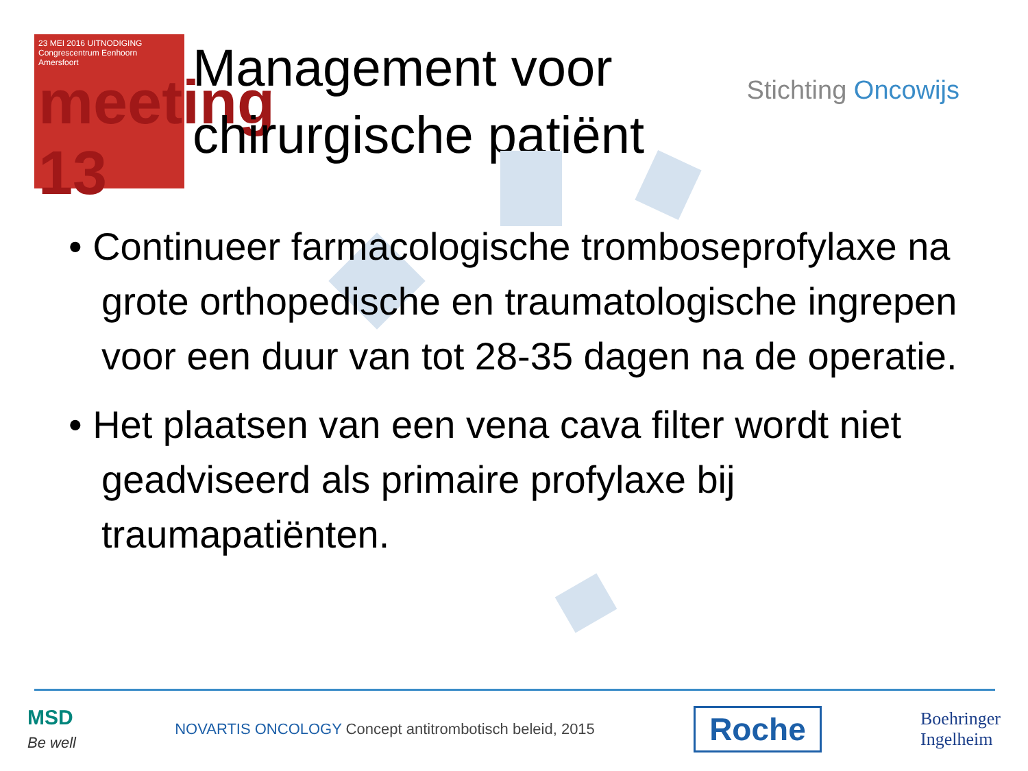23 MEI 2016 UITNODIGING
Congrescentrum Eenhoorn
Amersfoort
meeting 13
Management voor chirurgische patiënt
Stichting Oncowijs
• Continueer farmacologische tromboseprofylaxe na grote orthopedische en traumatologische ingrepen voor een duur van tot 28-35 dagen na de operatie.
• Het plaatsen van een vena cava filter wordt niet geadviseerd als primaire profylaxe bij traumapatiënten.
MSD
Be well
NOVARTIS ONCOLOGY Concept antitrombotisch beleid, 2015
Roche
Boehringer
Ingelheim